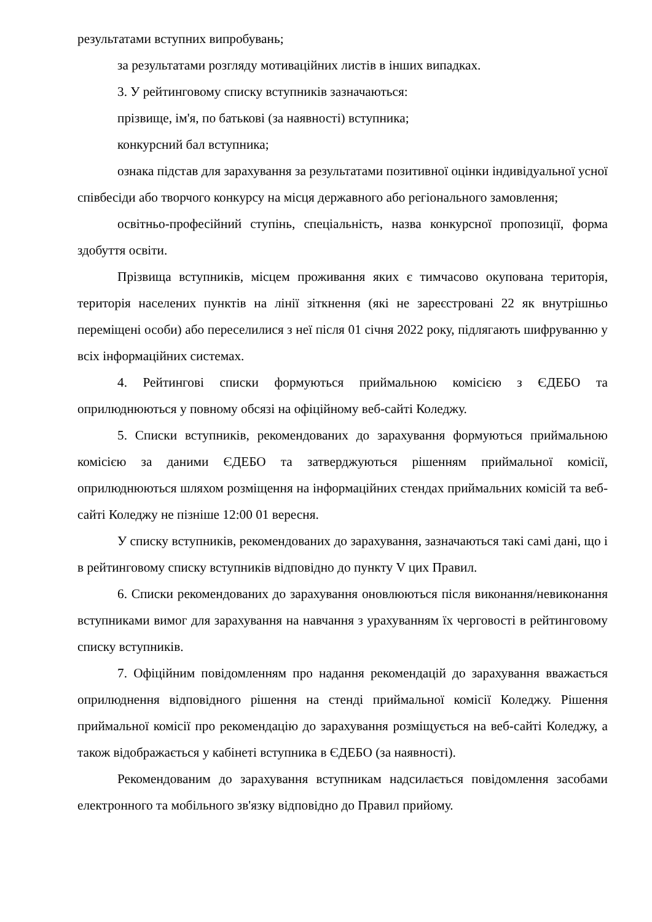результатами вступних випробувань;
за результатами розгляду мотиваційних листів в інших випадках.
3. У рейтинговому списку вступників зазначаються:
прізвище, ім'я, по батькові (за наявності) вступника;
конкурсний бал вступника;
ознака підстав для зарахування за результатами позитивної оцінки індивідуальної усної співбесіди або творчого конкурсу на місця державного або регіонального замовлення;
освітньо-професійний ступінь, спеціальність, назва конкурсної пропозиції, форма здобуття освіти.
Прізвища вступників, місцем проживання яких є тимчасово окупована територія, територія населених пунктів на лінії зіткнення (які не зареєстровані 22 як внутрішньо переміщені особи) або переселилися з неї після 01 січня 2022 року, підлягають шифруванню у всіх інформаційних системах.
4. Рейтингові списки формуються приймальною комісією з ЄДЕБО та оприлюднюються у повному обсязі на офіційному веб-сайті Коледжу.
5. Списки вступників, рекомендованих до зарахування формуються приймальною комісією за даними ЄДЕБО та затверджуються рішенням приймальної комісії, оприлюднюються шляхом розміщення на інформаційних стендах приймальних комісій та веб-сайті Коледжу не пізніше 12:00 01 вересня.
У списку вступників, рекомендованих до зарахування, зазначаються такі самі дані, що і в рейтинговому списку вступників відповідно до пункту V цих Правил.
6. Списки рекомендованих до зарахування оновлюються після виконання/невиконання вступниками вимог для зарахування на навчання з урахуванням їх черговості в рейтинговому списку вступників.
7. Офіційним повідомленням про надання рекомендацій до зарахування вважається оприлюднення відповідного рішення на стенді приймальної комісії Коледжу. Рішення приймальної комісії про рекомендацію до зарахування розміщується на веб-сайті Коледжу, а також відображається у кабінеті вступника в ЄДЕБО (за наявності).
Рекомендованим до зарахування вступникам надсилається повідомлення засобами електронного та мобільного зв'язку відповідно до Правил прийому.